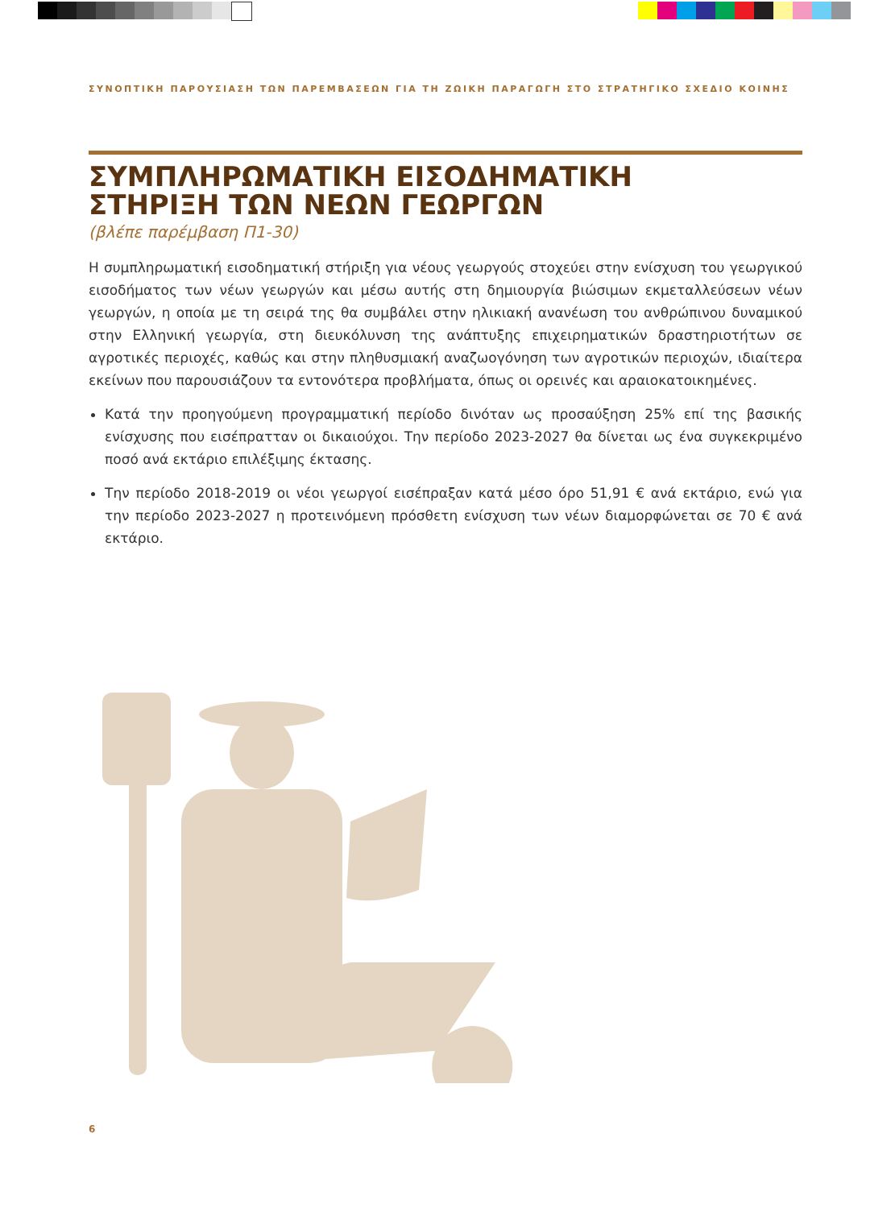ΣΥΝΟΠΤΙΚΗ ΠΑΡΟΥΣΙΑΣΗ ΤΩΝ ΠΑΡΕΜΒΑΣΕΩΝ ΓΙΑ ΤΗ ΖΩΙΚΗ ΠΑΡΑΓΩΓΗ ΣΤΟ ΣΤΡΑΤΗΓΙΚΟ ΣΧΕΔΙΟ ΚΟΙΝΗΣ
ΣΥΜΠΛΗΡΩΜΑΤΙΚΗ ΕΙΣΟΔΗΜΑΤΙΚΗ
ΣΤΗΡΙΞΗ ΤΩΝ ΝΕΩΝ ΓΕΩΡΓΩΝ
(βλέπε παρέμβαση Π1-30)
Η συμπληρωματική εισοδηματική στήριξη για νέους γεωργούς στοχεύει στην ενίσχυση του γεωργικού εισοδήματος των νέων γεωργών και μέσω αυτής στη δημιουργία βιώσιμων εκμεταλλεύσεων νέων γεωργών, η οποία με τη σειρά της θα συμβάλει στην ηλικιακή ανανέωση του ανθρώπινου δυναμικού στην Ελληνική γεωργία, στη διευκόλυνση της ανάπτυξης επιχειρηματικών δραστηριοτήτων σε αγροτικές περιοχές, καθώς και στην πληθυσμιακή αναζωογόνηση των αγροτικών περιοχών, ιδιαίτερα εκείνων που παρουσιάζουν τα εντονότερα προβλήματα, όπως οι ορεινές και αραιοκατοικημένες.
Κατά την προηγούμενη προγραμματική περίοδο δινόταν ως προσαύξηση 25% επί της βασικής ενίσχυσης που εισέπρατταν οι δικαιούχοι. Την περίοδο 2023-2027 θα δίνεται ως ένα συγκεκριμένο ποσό ανά εκτάριο επιλέξιμης έκτασης.
Την περίοδο 2018-2019 οι νέοι γεωργοί εισέπραξαν κατά μέσο όρο 51,91 € ανά εκτάριο, ενώ για την περίοδο 2023-2027 η προτεινόμενη πρόσθετη ενίσχυση των νέων διαμορφώνεται σε 70 € ανά εκτάριο.
6